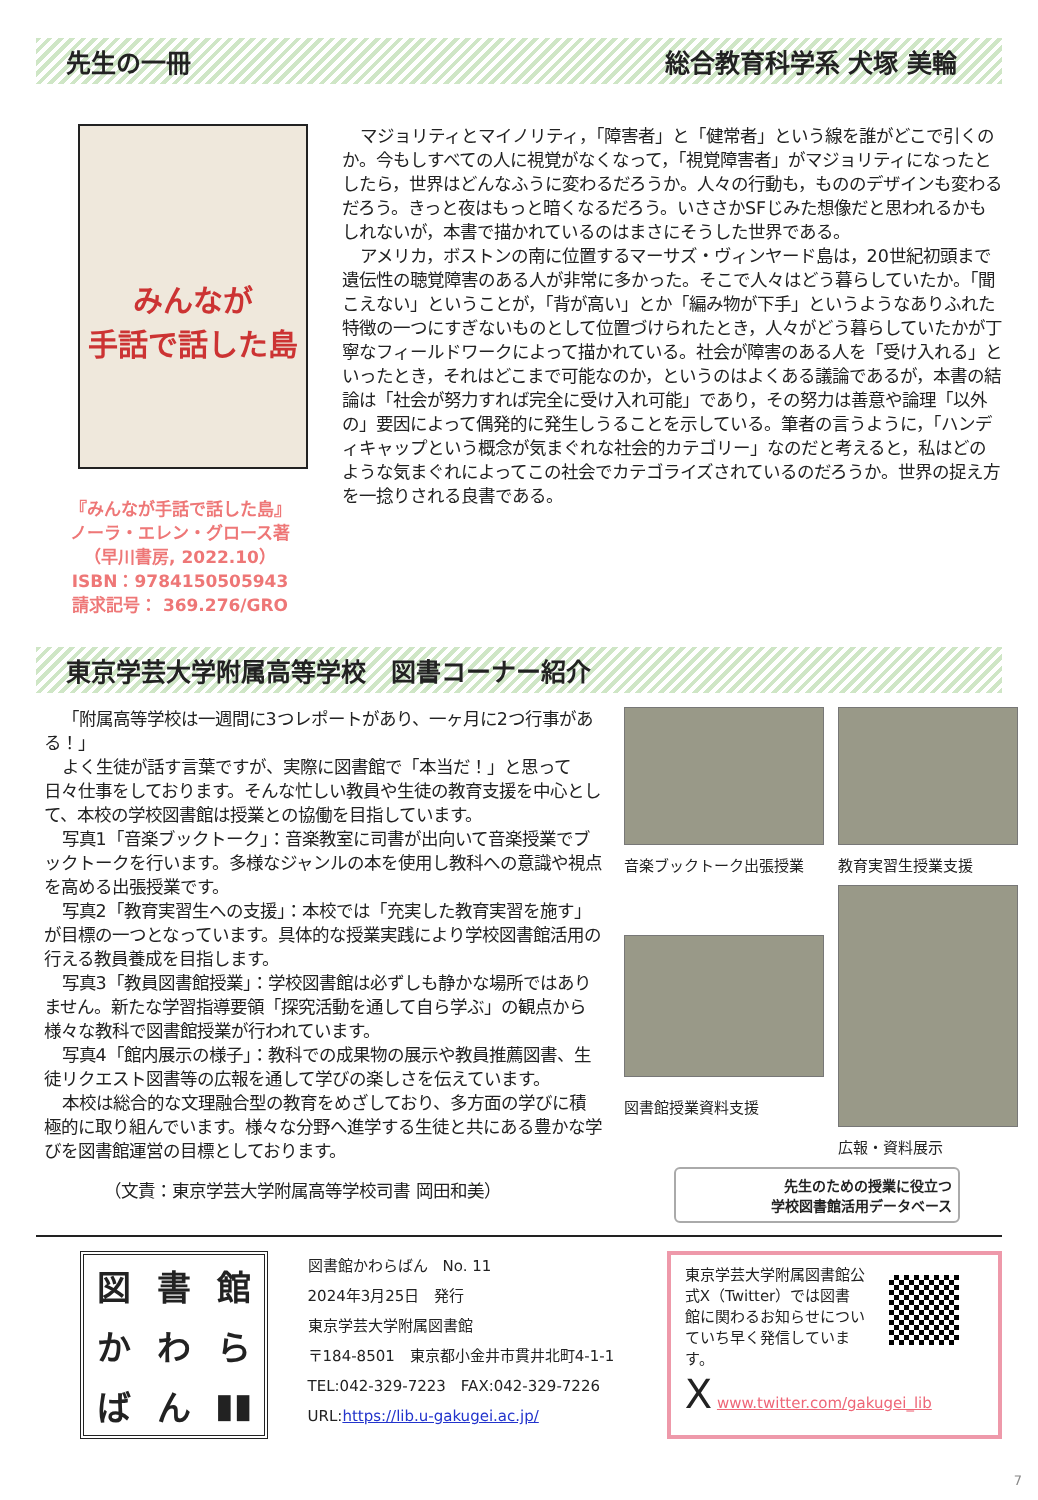先生の一冊 総合教育科学系 犬塚 美輪
みんなが
手話で話した島
『みんなが手話で話した島』
ノーラ・エレン・グロース著
（早川書房, 2022.10）
ISBN：9784150505943
請求記号： 369.276/GRO
マジョリティとマイノリティ，「障害者」と「健常者」という線を誰がどこで引くのか。今もしすべての人に視覚がなくなって，「視覚障害者」がマジョリティになったとしたら，世界はどんなふうに変わるだろうか。人々の行動も，もののデザインも変わるだろう。きっと夜はもっと暗くなるだろう。いささかSFじみた想像だと思われるかもしれないが，本書で描かれているのはまさにそうした世界である。
アメリカ，ボストンの南に位置するマーサズ・ヴィンヤード島は，20世紀初頭まで遺伝性の聴覚障害のある人が非常に多かった。そこで人々はどう暮らしていたか。「聞こえない」ということが，「背が高い」とか「編み物が下手」というようなありふれた特徴の一つにすぎないものとして位置づけられたとき，人々がどう暮らしていたかが丁寧なフィールドワークによって描かれている。社会が障害のある人を「受け入れる」といったとき，それはどこまで可能なのか，というのはよくある議論であるが，本書の結論は「社会が努力すれば完全に受け入れ可能」であり，その努力は善意や論理「以外の」要因によって偶発的に発生しうることを示している。筆者の言うように，「ハンディキャップという概念が気まぐれな社会的カテゴリー」なのだと考えると，私はどのような気まぐれによってこの社会でカテゴライズされているのだろうか。世界の捉え方を一捻りされる良書である。
東京学芸大学附属高等学校　図書コーナー紹介
「附属高等学校は一週間に3つレポートがあり、一ヶ月に2つ行事がある！」
よく生徒が話す言葉ですが、実際に図書館で「本当だ！」と思って日々仕事をしております。そんな忙しい教員や生徒の教育支援を中心として、本校の学校図書館は授業との協働を目指しています。
写真1「音楽ブックトーク」：音楽教室に司書が出向いて音楽授業でブックトークを行います。多様なジャンルの本を使用し教科への意識や視点を高める出張授業です。
写真2「教育実習生への支援」：本校では「充実した教育実習を施す」が目標の一つとなっています。具体的な授業実践により学校図書館活用の行える教員養成を目指します。
写真3「教員図書館授業」：学校図書館は必ずしも静かな場所ではありません。新たな学習指導要領「探究活動を通して自ら学ぶ」の観点から様々な教科で図書館授業が行われています。
写真4「館内展示の様子」：教科での成果物の展示や教員推薦図書、生徒リクエスト図書等の広報を通して学びの楽しさを伝えています。
本校は総合的な文理融合型の教育をめざしており、多方面の学びに積極的に取り組んでいます。様々な分野へ進学する生徒と共にある豊かな学びを図書館運営の目標としております。
（文責：東京学芸大学附属高等学校司書 岡田和美）
音楽ブックトーク出張授業
教育実習生授業支援
図書館授業資料支援
広報・資料展示
先生のための授業に役立つ
学校図書館活用データベース
図書館かわらばん ▮▮
図書館かわらばん　No. 11
2024年3月25日　発行
東京学芸大学附属図書館
〒184-8501　東京都小金井市貫井北町4-1-1
TEL:042-329-7223　FAX:042-329-7226
URL:https://lib.u-gakugei.ac.jp/
東京学芸大学附属図書館公式X（Twitter）では図書館に関わるお知らせについていち早く発信しています。
X www.twitter.com/gakugei_lib
7